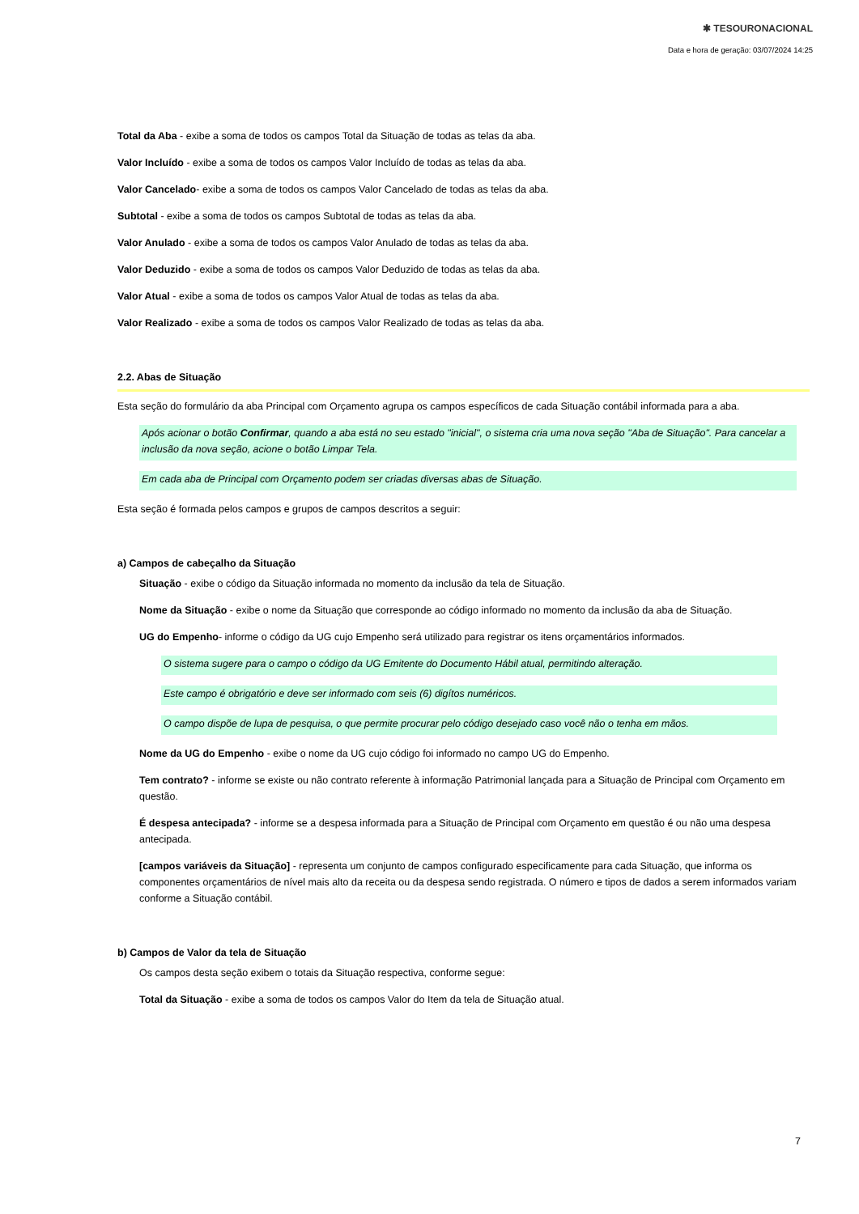✱ TESOURONACIONAL
Data e hora de geração: 03/07/2024 14:25
Total da Aba - exibe a soma de todos os campos Total da Situação de todas as telas da aba.
Valor Incluído - exibe a soma de todos os campos Valor Incluído de todas as telas da aba.
Valor Cancelado- exibe a soma de todos os campos Valor Cancelado de todas as telas da aba.
Subtotal - exibe a soma de todos os campos Subtotal de todas as telas da aba.
Valor Anulado - exibe a soma de todos os campos Valor Anulado de todas as telas da aba.
Valor Deduzido - exibe a soma de todos os campos Valor Deduzido de todas as telas da aba.
Valor Atual - exibe a soma de todos os campos Valor Atual de todas as telas da aba.
Valor Realizado - exibe a soma de todos os campos Valor Realizado de todas as telas da aba.
2.2. Abas de Situação
Esta seção do formulário da aba Principal com Orçamento agrupa os campos específicos de cada Situação contábil informada para a aba.
Após acionar o botão Confirmar, quando a aba está no seu estado "inicial", o sistema cria uma nova seção "Aba de Situação". Para cancelar a inclusão da nova seção, acione o botão Limpar Tela.
Em cada aba de Principal com Orçamento podem ser criadas diversas abas de Situação.
Esta seção é formada pelos campos e grupos de campos descritos a seguir:
a) Campos de cabeçalho da Situação
Situação - exibe o código da Situação informada no momento da inclusão da tela de Situação.
Nome da Situação - exibe o nome da Situação que corresponde ao código informado no momento da inclusão da aba de Situação.
UG do Empenho- informe o código da UG cujo Empenho será utilizado para registrar os itens orçamentários informados.
O sistema sugere para o campo o código da UG Emitente do Documento Hábil atual, permitindo alteração.
Este campo é obrigatório e deve ser informado com seis (6) digítos numéricos.
O campo dispõe de lupa de pesquisa, o que permite procurar pelo código desejado caso você não o tenha em mãos.
Nome da UG do Empenho - exibe o nome da UG cujo código foi informado no campo UG do Empenho.
Tem contrato? - informe se existe ou não contrato referente à informação Patrimonial lançada para a Situação de Principal com Orçamento em questão.
É despesa antecipada? - informe se a despesa informada para a Situação de Principal com Orçamento em questão é ou não uma despesa antecipada.
[campos variáveis da Situação] - representa um conjunto de campos configurado especificamente para cada Situação, que informa os componentes orçamentários de nível mais alto da receita ou da despesa sendo registrada. O número e tipos de dados a serem informados variam conforme a Situação contábil.
b) Campos de Valor da tela de Situação
Os campos desta seção exibem o totais da Situação respectiva, conforme segue:
Total da Situação - exibe a soma de todos os campos Valor do Item da tela de Situação atual.
7